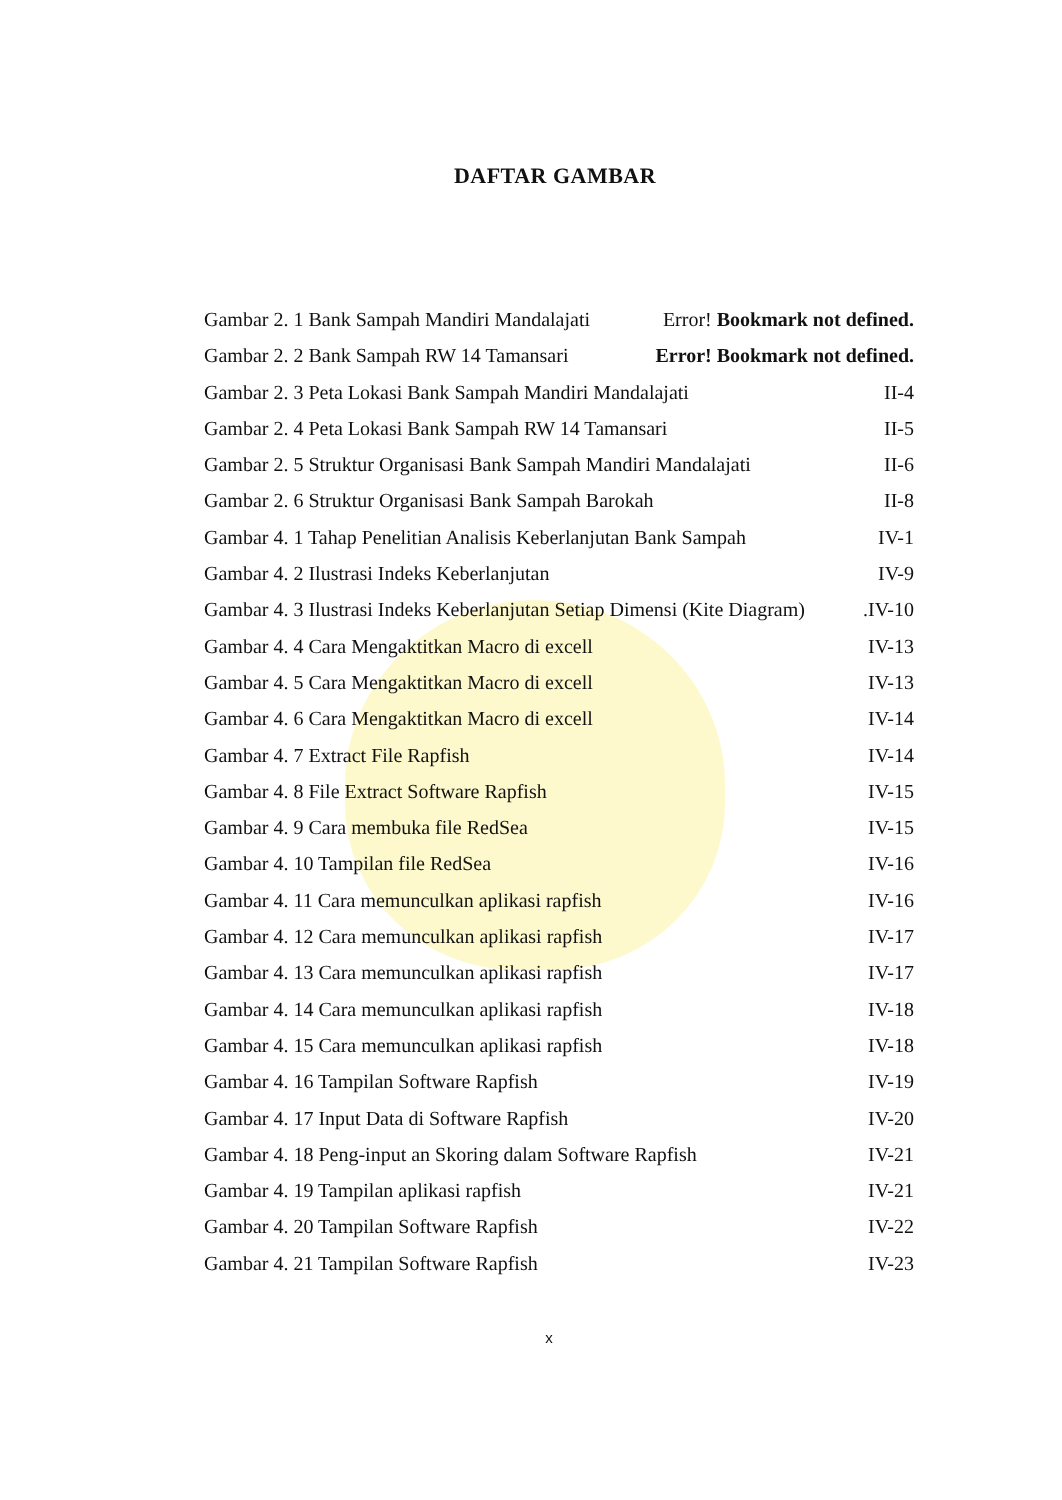DAFTAR GAMBAR
Gambar 2. 1 Bank Sampah Mandiri Mandalajati Error! Bookmark not defined.
Gambar 2. 2 Bank Sampah RW 14 Tamansari Error! Bookmark not defined.
Gambar 2. 3 Peta Lokasi Bank Sampah Mandiri Mandalajati II-4
Gambar 2. 4 Peta Lokasi Bank Sampah RW 14 Tamansari II-5
Gambar 2. 5 Struktur Organisasi Bank Sampah Mandiri Mandalajati II-6
Gambar 2. 6 Struktur Organisasi Bank Sampah Barokah II-8
Gambar 4. 1 Tahap Penelitian Analisis Keberlanjutan Bank Sampah IV-1
Gambar 4. 2 Ilustrasi Indeks Keberlanjutan IV-9
Gambar 4. 3 Ilustrasi Indeks Keberlanjutan Setiap Dimensi (Kite Diagram).IV-10
Gambar 4. 4 Cara Mengaktitkan Macro di excell IV-13
Gambar 4. 5 Cara Mengaktitkan Macro di excell IV-13
Gambar 4. 6 Cara Mengaktitkan Macro di excell IV-14
Gambar 4. 7 Extract File Rapfish IV-14
Gambar 4. 8 File Extract Software Rapfish IV-15
Gambar 4. 9 Cara membuka file RedSea IV-15
Gambar 4. 10 Tampilan file RedSea IV-16
Gambar 4. 11 Cara memunculkan aplikasi rapfish IV-16
Gambar 4. 12 Cara memunculkan aplikasi rapfish IV-17
Gambar 4. 13 Cara memunculkan aplikasi rapfish IV-17
Gambar 4. 14 Cara memunculkan aplikasi rapfish IV-18
Gambar 4. 15 Cara memunculkan aplikasi rapfish IV-18
Gambar 4. 16 Tampilan Software Rapfish IV-19
Gambar 4. 17 Input Data di Software Rapfish IV-20
Gambar 4. 18 Peng-input an Skoring dalam Software Rapfish IV-21
Gambar 4. 19 Tampilan aplikasi rapfish IV-21
Gambar 4. 20 Tampilan Software Rapfish IV-22
Gambar 4. 21 Tampilan Software Rapfish IV-23
x